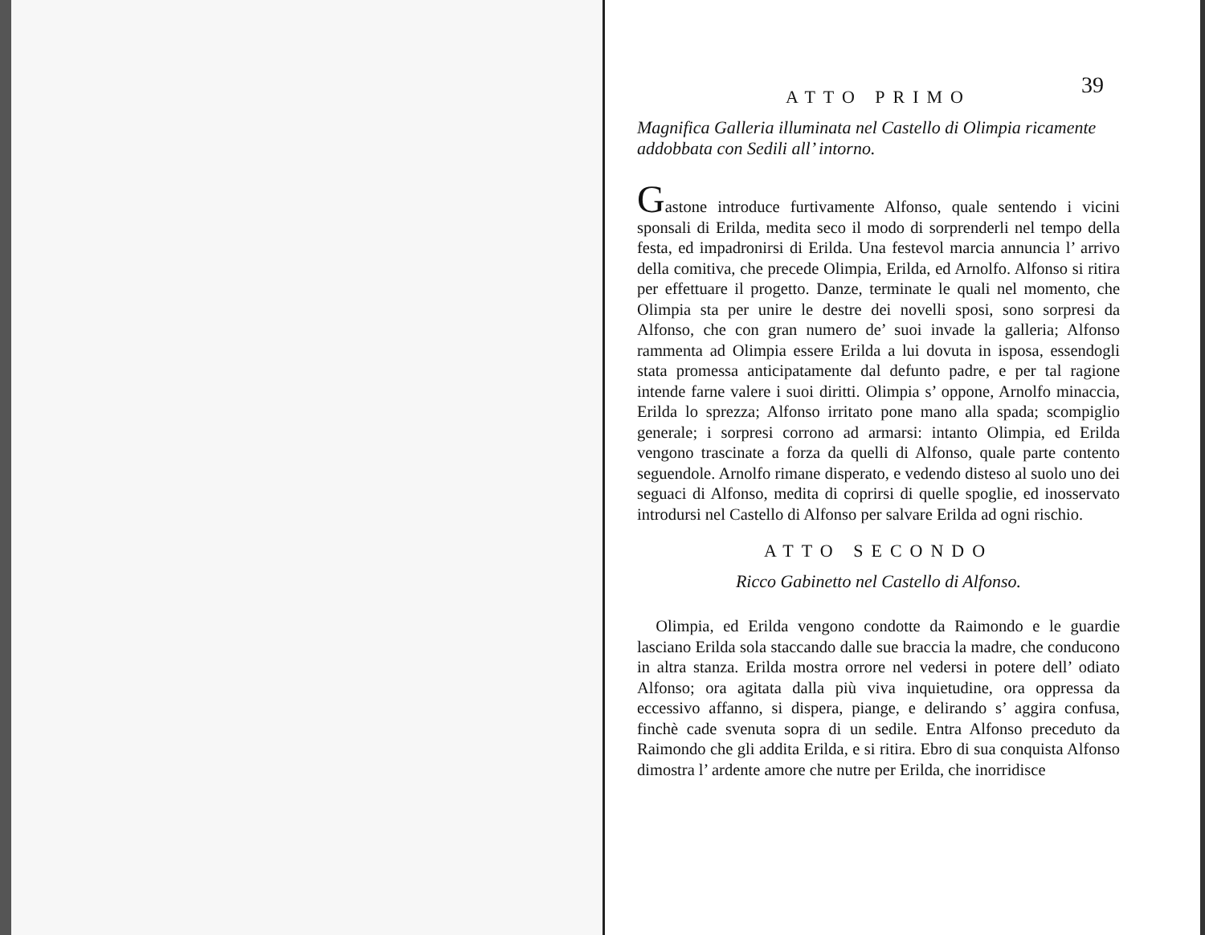39
ATTO PRIMO
Magnifica Galleria illuminata nel Castello di Olimpia ricamente addobbata con Sedili all’ intorno.
Gastone introduce furtivamente Alfonso, quale sentendo i vicini sponsali di Erilda, medita seco il modo di sorprenderli nel tempo della festa, ed impadronirsi di Erilda. Una festevol marcia annuncia l’ arrivo della comitiva, che precede Olimpia, Erilda, ed Arnolfo. Alfonso si ritira per effettuare il progetto. Danze, terminate le quali nel momento, che Olimpia sta per unire le destre dei novelli sposi, sono sorpresi da Alfonso, che con gran numero de’ suoi invade la galleria; Alfonso rammenta ad Olimpia essere Erilda a lui dovuta in isposa, essendogli stata promessa anticipatamente dal defunto padre, e per tal ragione intende farne valere i suoi diritti. Olimpia s’ oppone, Arnolfo minaccia, Erilda lo sprezza; Alfonso irritato pone mano alla spada; scompiglio generale; i sorpresi corrono ad armarsi: intanto Olimpia, ed Erilda vengono trascinate a forza da quelli di Alfonso, quale parte contento seguendole. Arnolfo rimane disperato, e vedendo disteso al suolo uno dei seguaci di Alfonso, medita di coprirsi di quelle spoglie, ed inosservato introdursi nel Castello di Alfonso per salvare Erilda ad ogni rischio.
ATTO SECONDO
Ricco Gabinetto nel Castello di Alfonso.
Olimpia, ed Erilda vengono condotte da Raimondo e le guardie lasciano Erilda sola staccando dalle sue braccia la madre, che conducono in altra stanza. Erilda mostra orrore nel vedersi in potere dell’ odiato Alfonso; ora agitata dalla più viva inquietudine, ora oppressa da eccessivo affanno, si dispera, piange, e delirando s’ aggira confusa, finchè cade svenuta sopra di un sedile. Entra Alfonso preceduto da Raimondo che gli addita Erilda, e si ritira. Ebro di sua conquista Alfonso dimostra l’ ardente amore che nutre per Erilda, che inorridisce